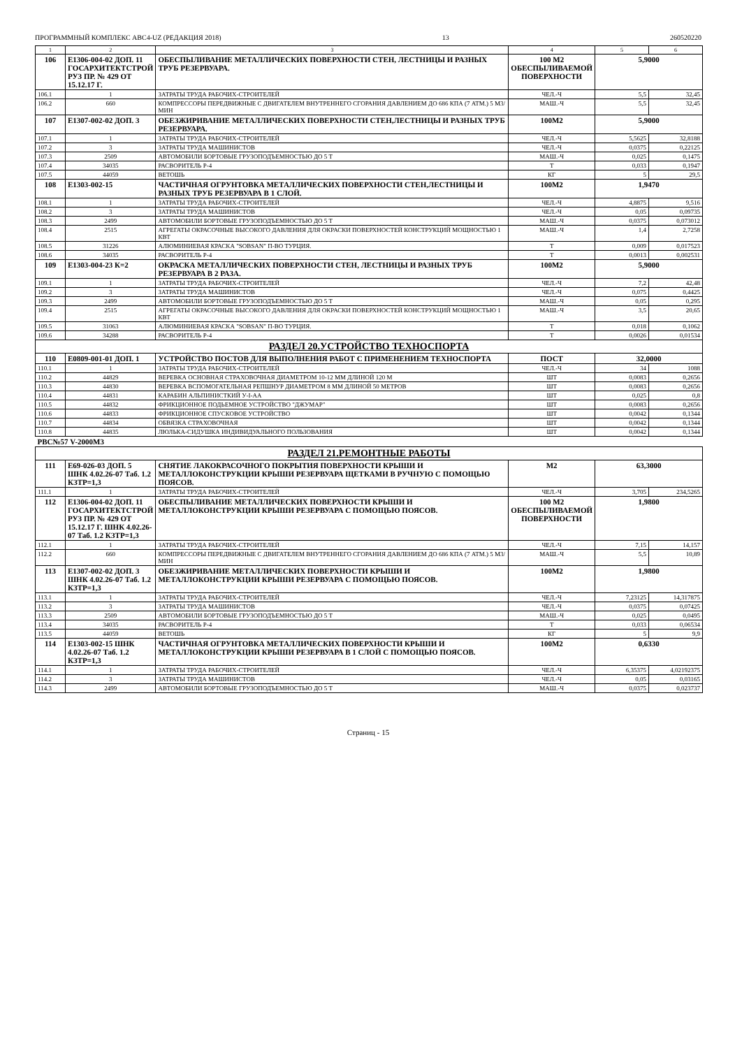ПРОГРАММНЫЙ КОМПЛЕКС АВС4-UZ (РЕДАКЦИЯ 2018) 13 260520220
| 1 | 2 | 3 | 4 | 5 | 6 |
| --- | --- | --- | --- | --- | --- |
| 106 | Е1306-004-02 ДОП. 11 ГОСАРХИТЕКТСТРОЙ РУЗ ПР. № 429 ОТ 15.12.17 Г. | ОБЕСПЫЛИВАНИЕ МЕТАЛЛИЧЕСКИХ ПОВЕРХНОСТИ СТЕН, ЛЕСТНИЦЫ И РАЗНЫХ ТРУБ РЕЗЕРВУАРА. | 100 М2 ОБЕСПЫЛИВАЕМОЙ ПОВЕРХНОСТИ | 5,9000 | |
| 106.1 | 1 | ЗАТРАТЫ ТРУДА РАБОЧИХ-СТРОИТЕЛЕЙ | ЧЕЛ.-Ч | 5,5 | 32,45 |
| 106.2 | 660 | КОМПРЕССОРЫ ПЕРЕДВИЖНЫЕ С ДВИГАТЕЛЕМ ВНУТРЕННЕГО СГОРАНИЯ ДАВЛЕНИЕМ ДО 686 КПА (7 АТМ.) 5 М3/МИН | МАШ.-Ч | 5,5 | 32,45 |
| 107 | Е1307-002-02 ДОП. 3 | ОБЕЗЖИРИВАНИЕ МЕТАЛЛИЧЕСКИХ ПОВЕРХНОСТИ СТЕН,ЛЕСТНИЦЫ И РАЗНЫХ ТРУБ РЕЗЕРВУАРА. | 100М2 | 5,9000 | |
| 107.1 | 1 | ЗАТРАТЫ ТРУДА РАБОЧИХ-СТРОИТЕЛЕЙ | ЧЕЛ.-Ч | 5,5625 | 32,8188 |
| 107.2 | 3 | ЗАТРАТЫ ТРУДА МАШИНИСТОВ | ЧЕЛ.-Ч | 0,0375 | 0,22125 |
| 107.3 | 2509 | АВТОМОБИЛИ БОРТОВЫЕ ГРУЗОПОДЪЕМНОСТЬЮ ДО 5 Т | МАШ.-Ч | 0,025 | 0,1475 |
| 107.4 | 34035 | РАСВОРИТЕЛЬ Р-4 | Т | 0,033 | 0,1947 |
| 107.5 | 44059 | ВЕТОШЬ | КГ | 5 | 29,5 |
| 108 | Е1303-002-15 | ЧАСТИЧНАЯ ОГРУНТОВКА МЕТАЛЛИЧЕСКИХ ПОВЕРХНОСТИ СТЕН,ЛЕСТНИЦЫ И РАЗНЫХ ТРУБ РЕЗЕРВУАРА В 1 СЛОЙ. | 100М2 | 1,9470 | |
| 108.1 | 1 | ЗАТРАТЫ ТРУДА РАБОЧИХ-СТРОИТЕЛЕЙ | ЧЕЛ.-Ч | 4,8875 | 9,516 |
| 108.2 | 3 | ЗАТРАТЫ ТРУДА МАШИНИСТОВ | ЧЕЛ.-Ч | 0,05 | 0,09735 |
| 108.3 | 2499 | АВТОМОБИЛИ БОРТОВЫЕ ГРУЗОПОДЪЕМНОСТЬЮ ДО 5 Т | МАШ.-Ч | 0,0375 | 0,073012 |
| 108.4 | 2515 | АГРЕГАТЫ ОКРАСОЧНЫЕ ВЫСОКОГО ДАВЛЕНИЯ ДЛЯ ОКРАСКИ ПОВЕРХНОСТЕЙ КОНСТРУКЦИЙ МОЩНОСТЬЮ 1 КВТ | МАШ.-Ч | 1,4 | 2,7258 |
| 108.5 | 31226 | АЛЮМИНИЕВАЯ КРАСКА "SOBSAN" П-ВО ТУРЦИЯ. | Т | 0,009 | 0,017523 |
| 108.6 | 34035 | РАСВОРИТЕЛЬ Р-4 | Т | 0,0013 | 0,002531 |
| 109 | Е1303-004-23 К=2 | ОКРАСКА МЕТАЛЛИЧЕСКИХ ПОВЕРХНОСТИ СТЕН, ЛЕСТНИЦЫ И РАЗНЫХ ТРУБ РЕЗЕРВУАРА В 2 РАЗА. | 100М2 | 5,9000 | |
| 109.1 | 1 | ЗАТРАТЫ ТРУДА РАБОЧИХ-СТРОИТЕЛЕЙ | ЧЕЛ.-Ч | 7,2 | 42,48 |
| 109.2 | 3 | ЗАТРАТЫ ТРУДА МАШИНИСТОВ | ЧЕЛ.-Ч | 0,075 | 0,4425 |
| 109.3 | 2499 | АВТОМОБИЛИ БОРТОВЫЕ ГРУЗОПОДЪЕМНОСТЬЮ ДО 5 Т | МАШ.-Ч | 0,05 | 0,295 |
| 109.4 | 2515 | АГРЕГАТЫ ОКРАСОЧНЫЕ ВЫСОКОГО ДАВЛЕНИЯ ДЛЯ ОКРАСКИ ПОВЕРХНОСТЕЙ КОНСТРУКЦИЙ МОЩНОСТЬЮ 1 КВТ | МАШ.-Ч | 3,5 | 20,65 |
| 109.5 | 31063 | АЛЮМИНИЕВАЯ КРАСКА "SOBSAN" П-ВО ТУРЦИЯ. | Т | 0,018 | 0,1062 |
| 109.6 | 34288 | РАСВОРИТЕЛЬ Р-4 | Т | 0,0026 | 0,01534 |
| РАЗДЕЛ 20.УСТРОЙСТВО ТЕХНОСПОРТА | | | | | |
| 110 | Е0809-001-01 ДОП. 1 | УСТРОЙСТВО ПОСТОВ ДЛЯ ВЫПОЛНЕНИЯ РАБОТ С ПРИМЕНЕНИЕМ ТЕХНОСПОРТА | ПОСТ | 32,0000 | |
| 110.1 | 1 | ЗАТРАТЫ ТРУДА РАБОЧИХ-СТРОИТЕЛЕЙ | ЧЕЛ.-Ч | 34 | 1088 |
| 110.2 | 44829 | ВЕРЕВКА ОСНОВНАЯ СТРАХОВОЧНАЯ ДИАМЕТРОМ 10-12 ММ ДЛИНОЙ 120 М | ШТ | 0,0083 | 0,2656 |
| 110.3 | 44830 | ВЕРЕВКА ВСПОМОГАТЕЛЬНАЯ РЕПШНУР ДИАМЕТРОМ 8 ММ ДЛИНОЙ 50 МЕТРОВ | ШТ | 0,0083 | 0,2656 |
| 110.4 | 44831 | КАРАБИН АЛЬПИНИСТКИЙ У-I-АА | ШТ | 0,025 | 0,8 |
| 110.5 | 44832 | ФРИКЦИОННОЕ ПОДЬЕМНОЕ УСТРОЙСТВО "ДЖУМАР" | ШТ | 0,0083 | 0,2656 |
| 110.6 | 44833 | ФРИКЦИОННОЕ СПУСКОВОЕ УСТРОЙСТВО | ШТ | 0,0042 | 0,1344 |
| 110.7 | 44834 | ОБВЯЗКА СТРАХОВОЧНАЯ | ШТ | 0,0042 | 0,1344 |
| 110.8 | 44835 | ЛЮЛЬКА-СИДУШКА ИНДИВИДУАЛЬНОГО ПОЛЬЗОВАНИЯ | ШТ | 0,0042 | 0,1344 |
| РВС№57 V-2000М3 | | | | | |
| РАЗДЕЛ 21.РЕМОНТНЫЕ РАБОТЫ | | | | | |
| 111 | Е69-026-03 ДОП. 5 ШНК 4.02.26-07 Таб. 1.2 КЗТР=1,3 | СНЯТИЕ ЛАКОКРАСОЧНОГО ПОКРЫТИЯ ПОВЕРХНОСТИ КРЫШИ И МЕТАЛЛОКОНСТРУКЦИИ КРЫШИ РЕЗЕРВУАРА ЩЕТКАМИ В РУЧНУЮ С ПОМОЩЬЮ ПОЯСОВ. | М2 | 63,3000 | |
| 111.1 | 1 | ЗАТРАТЫ ТРУДА РАБОЧИХ-СТРОИТЕЛЕЙ | ЧЕЛ.-Ч | 3,705 | 234,5265 |
| 112 | Е1306-004-02 ДОП. 11 ГОСАРХИТЕКТСТРОЙ РУЗ ПР. № 429 ОТ 15.12.17 Г. ШНК 4.02.26-07 Таб. 1.2 КЗТР=1,3 | ОБЕСПЫЛИВАНИЕ МЕТАЛЛИЧЕСКИХ ПОВЕРХНОСТИ КРЫШИ И МЕТАЛЛОКОНСТРУКЦИИ КРЫШИ РЕЗЕРВУАРА С ПОМОЩЬЮ ПОЯСОВ. | 100 М2 ОБЕСПЫЛИВАЕМОЙ ПОВЕРХНОСТИ | 1,9800 | |
| 112.1 | 1 | ЗАТРАТЫ ТРУДА РАБОЧИХ-СТРОИТЕЛЕЙ | ЧЕЛ.-Ч | 7,15 | 14,157 |
| 112.2 | 660 | КОМПРЕССОРЫ ПЕРЕДВИЖНЫЕ С ДВИГАТЕЛЕМ ВНУТРЕННЕГО СГОРАНИЯ ДАВЛЕНИЕМ ДО 686 КПА (7 АТМ.) 5 М3/МИН | МАШ.-Ч | 5,5 | 10,89 |
| 113 | Е1307-002-02 ДОП. 3 ШНК 4.02.26-07 Таб. 1.2 КЗТР=1,3 | ОБЕЗЖИРИВАНИЕ МЕТАЛЛИЧЕСКИХ ПОВЕРХНОСТИ КРЫШИ И МЕТАЛЛОКОНСТРУКЦИИ КРЫШИ РЕЗЕРВУАРА С ПОМОЩЬЮ ПОЯСОВ. | 100М2 | 1,9800 | |
| 113.1 | 1 | ЗАТРАТЫ ТРУДА РАБОЧИХ-СТРОИТЕЛЕЙ | ЧЕЛ.-Ч | 7,23125 | 14,317875 |
| 113.2 | 3 | ЗАТРАТЫ ТРУДА МАШИНИСТОВ | ЧЕЛ.-Ч | 0,0375 | 0,07425 |
| 113.3 | 2509 | АВТОМОБИЛИ БОРТОВЫЕ ГРУЗОПОДЪЕМНОСТЬЮ ДО 5 Т | МАШ.-Ч | 0,025 | 0,0495 |
| 113.4 | 34035 | РАСВОРИТЕЛЬ Р-4 | Т | 0,033 | 0,06534 |
| 113.5 | 44059 | ВЕТОШЬ | КГ | 5 | 9,9 |
| 114 | Е1303-002-15 ШНК 4.02.26-07 Таб. 1.2 КЗТР=1,3 | ЧАСТИЧНАЯ ОГРУНТОВКА МЕТАЛЛИЧЕСКИХ ПОВЕРХНОСТИ КРЫШИ И МЕТАЛЛОКОНСТРУКЦИИ КРЫШИ РЕЗЕРВУАРА В 1 СЛОЙ С ПОМОЩЬЮ ПОЯСОВ. | 100М2 | 0,6330 | |
| 114.1 | 1 | ЗАТРАТЫ ТРУДА РАБОЧИХ-СТРОИТЕЛЕЙ | ЧЕЛ.-Ч | 6,35375 | 4,02192375 |
| 114.2 | 3 | ЗАТРАТЫ ТРУДА МАШИНИСТОВ | ЧЕЛ.-Ч | 0,05 | 0,03165 |
| 114.3 | 2499 | АВТОМОБИЛИ БОРТОВЫЕ ГРУЗОПОДЪЕМНОСТЬЮ ДО 5 Т | МАШ.-Ч | 0,0375 | 0,023737 |
Страниц - 15